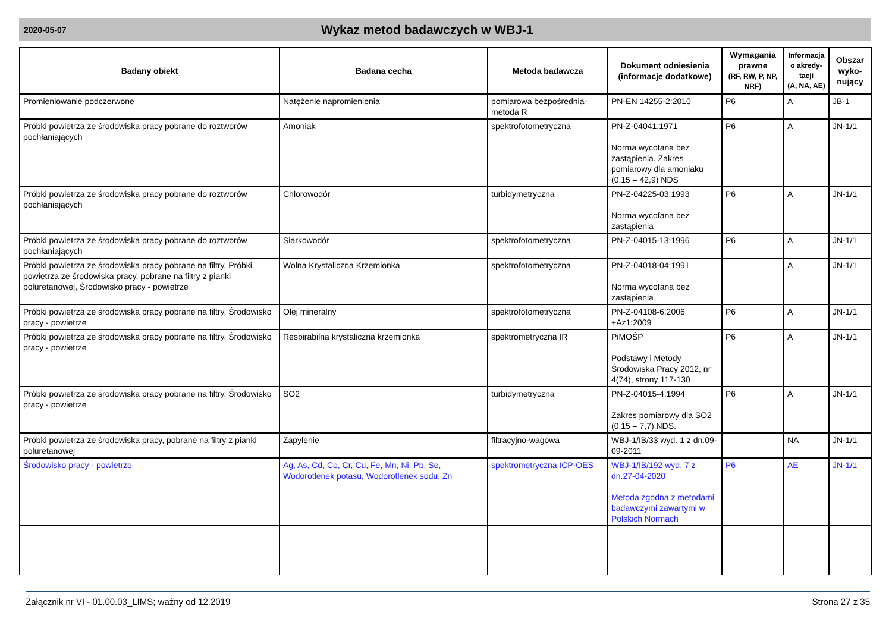2020-05-07
Wykaz metod badawczych w WBJ-1
| Badany obiekt | Badana cecha | Metoda badawcza | Dokument odniesienia (informacje dodatkowe) | Wymagania prawne (RF, RW, P, NP, NRF) | Informacja o akredy-tacji (A, NA, AE) | Obszar wyko-nujący |
| --- | --- | --- | --- | --- | --- | --- |
| Promieniowanie podczerwone | Natężenie napromienienia | pomiarowa bezpośrednia-metoda R | PN-EN 14255-2:2010 | P6 | A | JB-1 |
| Próbki powietrza ze środowiska pracy pobrane do roztworów pochłaniających | Amoniak | spektrofotometryczna | PN-Z-04041:1971 Norma wycofana bez zastąpienia. Zakres pomiarowy dla amoniaku (0,15 – 42,9) NDS | P6 | A | JN-1/1 |
| Próbki powietrza ze środowiska pracy pobrane do roztworów pochłaniających | Chlorowodór | turbidymetryczna | PN-Z-04225-03:1993 Norma wycofana bez zastąpienia | P6 | A | JN-1/1 |
| Próbki powietrza ze środowiska pracy pobrane do roztworów pochłaniających | Siarkowodór | spektrofotometryczna | PN-Z-04015-13:1996 | P6 | A | JN-1/1 |
| Próbki powietrza ze środowiska pracy pobrane na filtry, Próbki powietrza ze środowiska pracy, pobrane na filtry z pianki poluretanowej, Środowisko pracy - powietrze | Wolna Krystaliczna Krzemionka | spektrofotometryczna | PN-Z-04018-04:1991 Norma wycofana bez zastąpienia | | A | JN-1/1 |
| Próbki powietrza ze środowiska pracy pobrane na filtry, Środowisko pracy - powietrze | Olej mineralny | spektrofotometryczna | PN-Z-04108-6:2006 +Az1:2009 | P6 | A | JN-1/1 |
| Próbki powietrza ze środowiska pracy pobrane na filtry, Środowisko pracy - powietrze | Respirabilna krystaliczna krzemionka | spektrometryczna IR | PiMOŚP Podstawy i Metody Środowiska Pracy 2012, nr 4(74), strony 117-130 | P6 | A | JN-1/1 |
| Próbki powietrza ze środowiska pracy pobrane na filtry, Środowisko pracy - powietrze | SO2 | turbidymetryczna | PN-Z-04015-4:1994 Zakres pomiarowy dla SO2 (0,15 – 7,7) NDS. | P6 | A | JN-1/1 |
| Próbki powietrza ze środowiska pracy, pobrane na filtry z pianki poluretanowej | Zapylenie | filtracyjno-wagowa | WBJ-1/IB/33 wyd. 1 z dn.09-09-2011 | | NA | JN-1/1 |
| Środowisko pracy - powietrze | Ag, As, Cd, Co, Cr, Cu, Fe, Mn, Ni, Pb, Se, Wodorotlenek potasu, Wodorotlenek sodu, Zn | spektrometryczna ICP-OES | WBJ-1/IB/192 wyd. 7 z dn.27-04-2020 Metoda zgodna z metodami badawczymi zawartymi w Polskich Normach | P6 | AE | JN-1/1 |
Załącznik nr VI - 01.00.03_LIMS; ważny od 12.2019 Strona 27 z 35